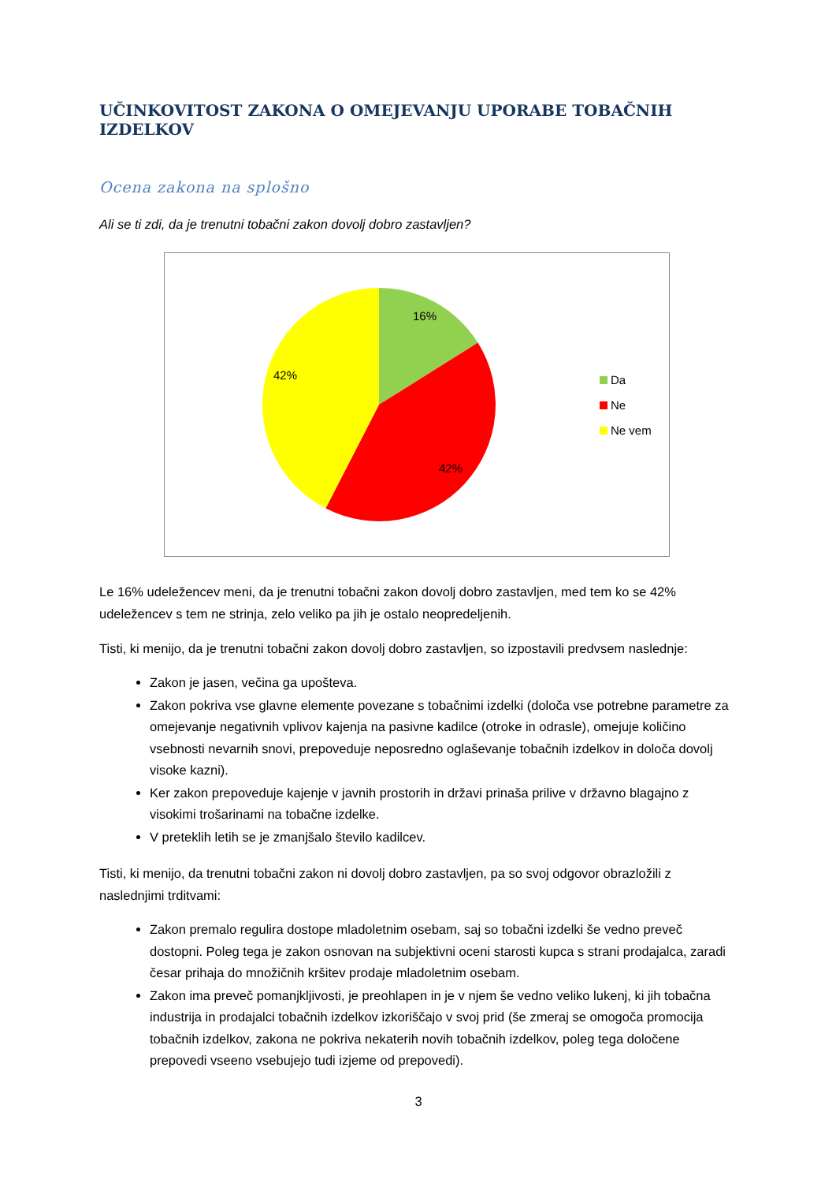UČINKOVITOST ZAKONA O OMEJEVANJU UPORABE TOBAČNIH IZDELKOV
Ocena zakona na splošno
Ali se ti zdi, da je trenutni tobačni zakon dovolj dobro zastavljen?
16%
42%
42%
Da
Ne
Ne vem
Le 16% udeležencev meni, da je trenutni tobačni zakon dovolj dobro zastavljen, med tem ko se 42% udeležencev s tem ne strinja, zelo veliko pa jih je ostalo neopredeljenih.
Tisti, ki menijo, da je trenutni tobačni zakon dovolj dobro zastavljen, so izpostavili predvsem naslednje:
Zakon je jasen, večina ga upošteva.
Zakon pokriva vse glavne elemente povezane s tobačnimi izdelki (določa vse potrebne parametre za omejevanje negativnih vplivov kajenja na pasivne kadilce (otroke in odrasle), omejuje količino vsebnosti nevarnih snovi, prepoveduje neposredno oglaševanje tobačnih izdelkov in določa dovolj visoke kazni).
Ker zakon prepoveduje kajenje v javnih prostorih in državi prinaša prilive v državno blagajno z visokimi trošarinami na tobačne izdelke.
V preteklih letih se je zmanjšalo število kadilcev.
Tisti, ki menijo, da trenutni tobačni zakon ni dovolj dobro zastavljen, pa so svoj odgovor obrazložili z naslednjimi trditvami:
Zakon premalo regulira dostope mladoletnim osebam, saj so tobačni izdelki še vedno preveč dostopni. Poleg tega je zakon osnovan na subjektivni oceni starosti kupca s strani prodajalca, zaradi česar prihaja do množičnih kršitev prodaje mladoletnim osebam.
Zakon ima preveč pomanjkljivosti, je preohlapen in je v njem še vedno veliko lukenj, ki jih tobačna industrija in prodajalci tobačnih izdelkov izkoriščajo v svoj prid (še zmeraj se omogoča promocija tobačnih izdelkov, zakona ne pokriva nekaterih novih tobačnih izdelkov, poleg tega določene prepovedi vseeno vsebujejo tudi izjeme od prepovedi).
3